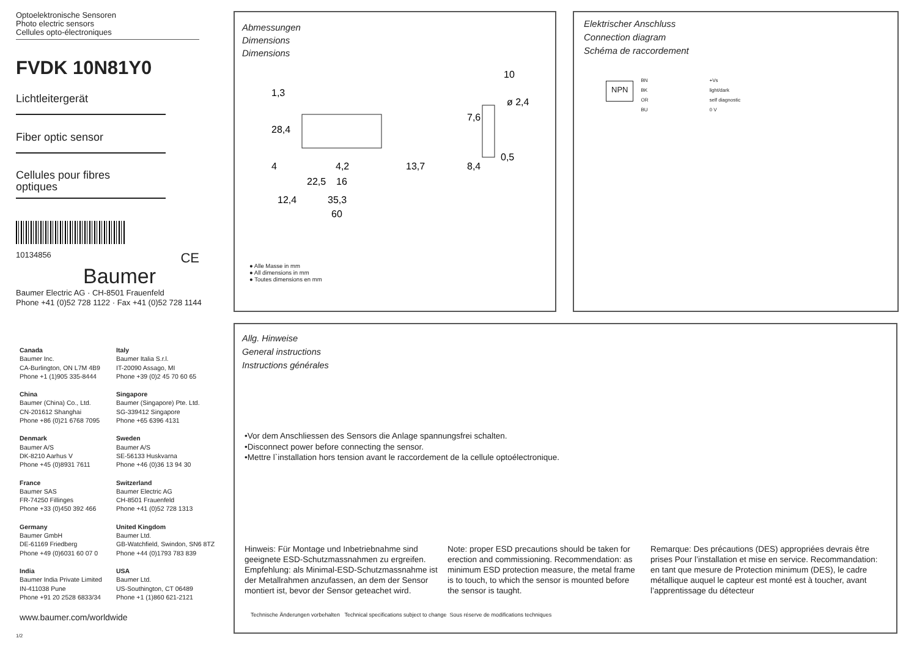Optoelektronische Sensoren
Photo electric sensors
Cellules opto-électroniques
FVDK 10N81Y0
Lichtleitergerät
Fiber optic sensor
Cellules pour fibres
optiques
10134856 CE
Baumer
Baumer Electric AG · CH-8501 Frauenfeld
Phone +41 (0)52 728 1122 · Fax +41 (0)52 728 1144
Canada
Baumer Inc.
CA-Burlington, ON L7M 4B9
Phone +1 (1)905 335-8444
Italy
Baumer Italia S.r.l.
IT-20090 Assago, MI
Phone +39 (0)2 45 70 60 65
China
Baumer (China) Co., Ltd.
CN-201612 Shanghai
Phone +86 (0)21 6768 7095
Singapore
Baumer (Singapore) Pte. Ltd.
SG-339412 Singapore
Phone +65 6396 4131
Denmark
Baumer A/S
DK-8210 Aarhus V
Phone +45 (0)8931 7611
Sweden
Baumer A/S
SE-56133 Huskvarna
Phone +46 (0)36 13 94 30
France
Baumer SAS
FR-74250 Fillinges
Phone +33 (0)450 392 466
Switzerland
Baumer Electric AG
CH-8501 Frauenfeld
Phone +41 (0)52 728 1313
Germany
Baumer GmbH
DE-61169 Friedberg
Phone +49 (0)6031 60 07 0
United Kingdom
Baumer Ltd.
GB-Watchfield, Swindon, SN6 8TZ
Phone +44 (0)1793 783 839
India
Baumer India Private Limited
IN-411038 Pune
Phone +91 20 2528 6833/34
USA
Baumer Ltd.
US-Southington, CT 06489
Phone +1 (1)860 621-2121
www.baumer.com/worldwide
1/2
Abmessungen
Dimensions
Dimensions
10
ø 2,4
0,5
1,3
28,4
4
7,6
8,4
13,7
4,2
22,5
16
12,4
35,3
60
● Alle Masse in mm
● All dimensions in mm
● Toutes dimensions en mm
Elektrischer Anschluss
Connection diagram
Schéma de raccordement
NPN
BN
BK
OR
BU
+Vs
light/dark
self diagnostic
0 V
Allg. Hinweise
General instructions
Instructions générales
•Vor dem Anschliessen des Sensors die Anlage spannungsfrei schalten.
•Disconnect power before connecting the sensor.
•Mettre l`installation hors tension avant le raccordement de la cellule optoélectronique.
Hinweis: Für Montage und Inbetriebnahme sind geeignete ESD-Schutzmassnahmen zu ergreifen. Empfehlung: als Minimal-ESD-Schutzmassnahme ist der Metallrahmen anzufassen, an dem der Sensor montiert ist, bevor der Sensor geteachet wird.
Note: proper ESD precautions should be taken for erection and commissioning. Recommendation: as minimum ESD protection measure, the metal frame is to touch, to which the sensor is mounted before the sensor is taught.
Remarque: Des précautions (DES) appropriées devrais être prises Pour l’installation et mise en service. Recommandation: en tant que mesure de Protection minimum (DES), le cadre métallique auquel le capteur est monté est à toucher, avant l’apprentissage du détecteur
Technische Änderungen vorbehalten Technical specifications subject to change Sous réserve de modifications techniques